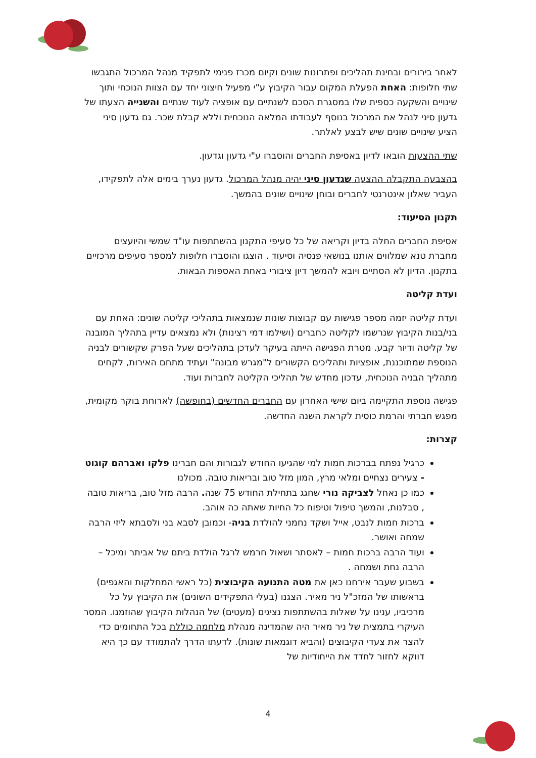לאחר בירורים ובחינת תהליכים ופתרונות שונים וקיום מכרז פנימי לתפקיד מנהל המרכול התגבשו שתי חלופות: האחת הפעלת המקום עבור הקיבוץ ע"י מפעיל חיצוני יחד עם הצוות הנוכחי ותוך שינויים והשקעה כספית שלו במסגרת הסכם לשנתיים עם אופציה לעוד שנתיים והשנייה הצעתו של גדעון סיני לנהל את המרכול בנוסף לעבודתו המלאה הנוכחית וללא קבלת שכר. גם גדעון סיני הציע שינויים שונים שיש לבצע לאלתר.
שתי ההצעות הובאו לדיון באסיפת החברים והוסברו ע"י גדעון וגדעון.
בהצבעה התקבלה ההצעה שגדעון סיני יהיה מנהל המרכול. גדעון נערך בימים אלה לתפקידו, העביר שאלון אינטרנטי לחברים ובוחן שינויים שונים בהמשך.
תקנון הסיעוד:
אסיפת החברים החלה בדיון וקריאה של כל סעיפי התקנון בהשתתפות עו"ד שמשי והיועצים מחברת טנא שמלווים אותנו בנושאי פנסיה וסיעוד . הוצגו והוסברו חלופות למספר סעיפים מרכזיים בתקנון. הדיון לא הסתיים ויובא להמשך דיון ציבורי באחת האספות הבאות.
ועדת קליטה
ועדת קליטה יזמה מספר פגישות עם קבוצות שונות שנמצאות בתהליכי קליטה שונים: האחת עם בני/בנות הקיבוץ שנרשמו לקליטה כחברים (ושילמו דמי רצינות) ולא נמצאים עדיין בתהליך המובנה של קליטה ודיור קבע. מטרת הפגישה הייתה בעיקר לעדכן בתהליכים שעל הפרק שקשורים לבניה הנוספת שמתוכננת, אופציות ותהליכים הקשורים ל"מגרש מבונה" ועתיד מתחם האירות, לקחים מתהליך הבניה הנוכחית, עדכון מחדש של תהליכי הקליטה לחברות ועוד.
פגישה נוספת התקיימה ביום שישי האחרון עם החברים החדשים (בחופשה) לארוחת בוקר מקומית, מפגש חברתי והרמת כוסית לקראת השנה החדשה.
קצרות:
כרגיל נפתח בברכות חמות למי שהגיעו החודש לגבורות והם חברינו פלקו ואברהם קוגוט - צעירים נצחיים ומלאי מרץ, המון מזל טוב ובריאות טובה. מכולנו
כמו כן נאחל לצביקה נורי שחגג בתחילת החודש 75 שנה. הרבה מזל טוב, בריאות טובה , סבלנות, והמשך טיפול וטיפוח כל החיות שאתה כה אוהב.
ברכות חמות לנבט, אייל ושקד נחמני להולדת בניה- וכמובן לסבא בני ולסבתא ליזי הרבה שמחה ואושר.
ועוד הרבה ברכות חמות – לאסתר ושאול חרמש לרגל הולדת ביתם של אביתר ומיכל – הרבה נחת ושמחה .
בשבוע שעבר אירחנו כאן את מטה התנועה הקיבוצית (כל ראשי המחלקות והאגפים) בראשותו של המזכ"ל ניר מאיר. הצגנו (בעלי התפקידים השונים) את הקיבוץ על כל מרכיביו, ענינו על שאלות בהשתתפות נציגים (מעטים) של הנהלות הקיבוץ שהוזמנו. המסר העיקרי בתמצית של ניר מאיר היה שהמדינה מנהלת מלחמה כוללת בכל התחומים כדי להצר את צעדי הקיבוצים (והביא דוגמאות שונות). לדעתו הדרך להתמודד עם כך היא דווקא לחזור לחדד את הייחודיות של
4